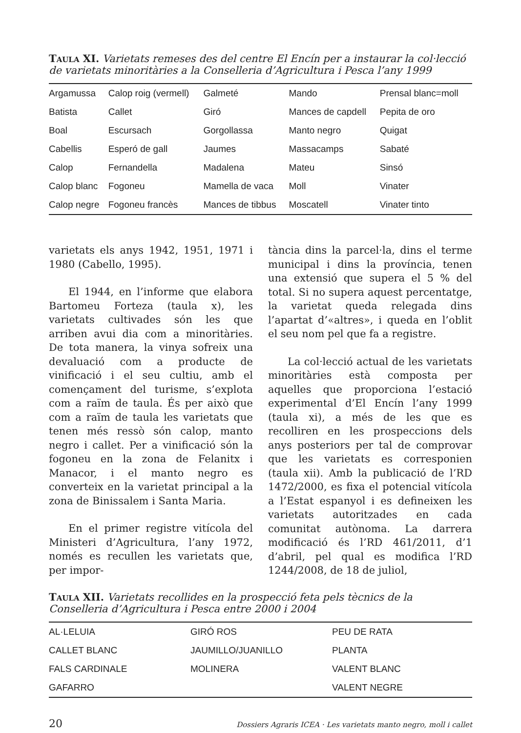Taula XI. Varietats remeses des del centre El Encín per a instaurar la col·lecció de varietats minoritàries a la Conselleria d’Agricultura i Pesca l’any 1999
| Argamussa | Calop roig (vermell) | Galmeté | Mando | Prensal blanc=moll |
| Batista | Callet | Giró | Mances de capdell | Pepita de oro |
| Boal | Escursach | Gorgollassa | Manto negro | Quigat |
| Cabellis | Esperó de gall | Jaumes | Massacamps | Sabaté |
| Calop | Fernandella | Madalena | Mateu | Sinsó |
| Calop blanc | Fogoneu | Mamella de vaca | Moll | Vinater |
| Calop negre | Fogoneu francès | Mances de tibbus | Moscatell | Vinater tinto |
varietats els anys 1942, 1951, 1971 i 1980 (Cabello, 1995).
El 1944, en l’informe que elabora Bartomeu Forteza (taula x), les varietats cultivades són les que arriben avui dia com a minoritàries. De tota manera, la vinya sofreix una devaluació com a producte de vinificació i el seu cultiu, amb el començament del turisme, s’explota com a raïm de taula. És per això que com a raïm de taula les varietats que tenen més ressò són calop, manto negro i callet. Per a vinificació són la fogoneu en la zona de Felanitx i Manacor, i el manto negro es converteix en la varietat principal a la zona de Binissalem i Santa Maria.
En el primer registre vitícola del Ministeri d’Agricultura, l’any 1972, només es recullen les varietats que, per impor-
tància dins la parcel·la, dins el terme municipal i dins la província, tenen una extensió que supera el 5 % del total. Si no supera aquest percentatge, la varietat queda relegada dins l’apartat d’«altres», i queda en l’oblit el seu nom pel que fa a registre.
La col·lecció actual de les varietats minoritàries està composta per aquelles que proporciona l’estació experimental d’El Encín l’any 1999 (taula xi), a més de les que es recolliren en les prospeccions dels anys posteriors per tal de comprovar que les varietats es corresponien (taula xii). Amb la publicació de l’RD 1472/2000, es fixa el potencial vitícola a l’Estat espanyol i es defineixen les varietats autoritzades en cada comunitat autònoma. La darrera modificació és l’RD 461/2011, d’1 d’abril, pel qual es modifica l’RD 1244/2008, de 18 de juliol,
Taula XII. Varietats recollides en la prospecció feta pels tècnics de la Conselleria d’Agricultura i Pesca entre 2000 i 2004
| AL·LELUIA | GIRÓ ROS | PEU DE RATA |
| CALLET BLANC | JAUMILLO/JUANILLO | PLANTA |
| FALS CARDINALE | MOLINERA | VALENT BLANC |
| GAFARRO | | VALENT NEGRE |
20 Dossiers Agraris ICEA · Les varietats manto negro, moll i callet